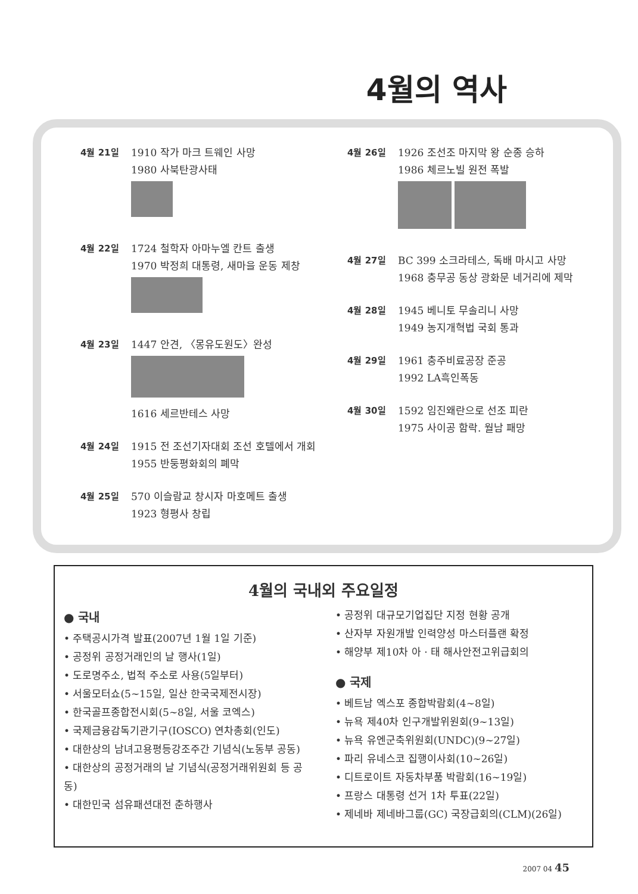4월의 역사
4월 21일 1910 작가 마크 트웨인 사망
1980 사북탄광사태
4월 22일 1724 철학자 아마누엘 칸트 출생
1970 박정희 대통령, 새마을 운동 제창
4월 23일 1447 안견, 〈몽유도원도〉완성
1616 세르반테스 사망
4월 24일 1915 전 조선기자대회 조선 호텔에서 개회
1955 반둥평화회의 폐막
4월 25일 570 이슬람교 창시자 마호메트 출생
1923 형평사 창립
4월 26일 1926 조선조 마지막 왕 순종 승하
1986 체르노빌 원전 폭발
4월 27일 BC 399 소크라테스, 독배 마시고 사망
1968 충무공 동상 광화문 네거리에 제막
4월 28일 1945 베니토 무솔리니 사망
1949 농지개혁법 국회 통과
4월 29일 1961 충주비료공장 준공
1992 LA흑인폭동
4월 30일 1592 임진왜란으로 선조 피란
1975 사이공 함락. 월남 패망
4월의 국내외 주요일정
● 국내
• 주택공시가격 발표(2007년 1월 1일 기준)
• 공정위 공정거래인의 날 행사(1일)
• 도로명주소, 법적 주소로 사용(5일부터)
• 서울모터쇼(5~15일, 일산 한국국제전시장)
• 한국골프종합전시회(5~8일, 서울 코엑스)
• 국제금융감독기관기구(IOSCO) 연차총회(인도)
• 대한상의 남녀고용평등강조주간 기념식(노동부 공동)
• 대한상의 공정거래의 날 기념식(공정거래위원회 등 공동)
• 대한민국 섬유패션대전 춘하행사
• 공정위 대규모기업집단 지정 현황 공개
• 산자부 자원개발 인력양성 마스터플랜 확정
• 해양부 제10차 아 · 태 해사안전고위급회의
● 국제
• 베트남 엑스포 종합박람회(4~8일)
• 뉴욕 제40차 인구개발위원회(9~13일)
• 뉴욕 유엔군축위원회(UNDC)(9~27일)
• 파리 유네스코 집행이사회(10~26일)
• 디트로이트 자동차부품 박람회(16~19일)
• 프랑스 대통령 선거 1차 투표(22일)
• 제네바 제네바그룹(GC) 국장급회의(CLM)(26일)
2007 04 45